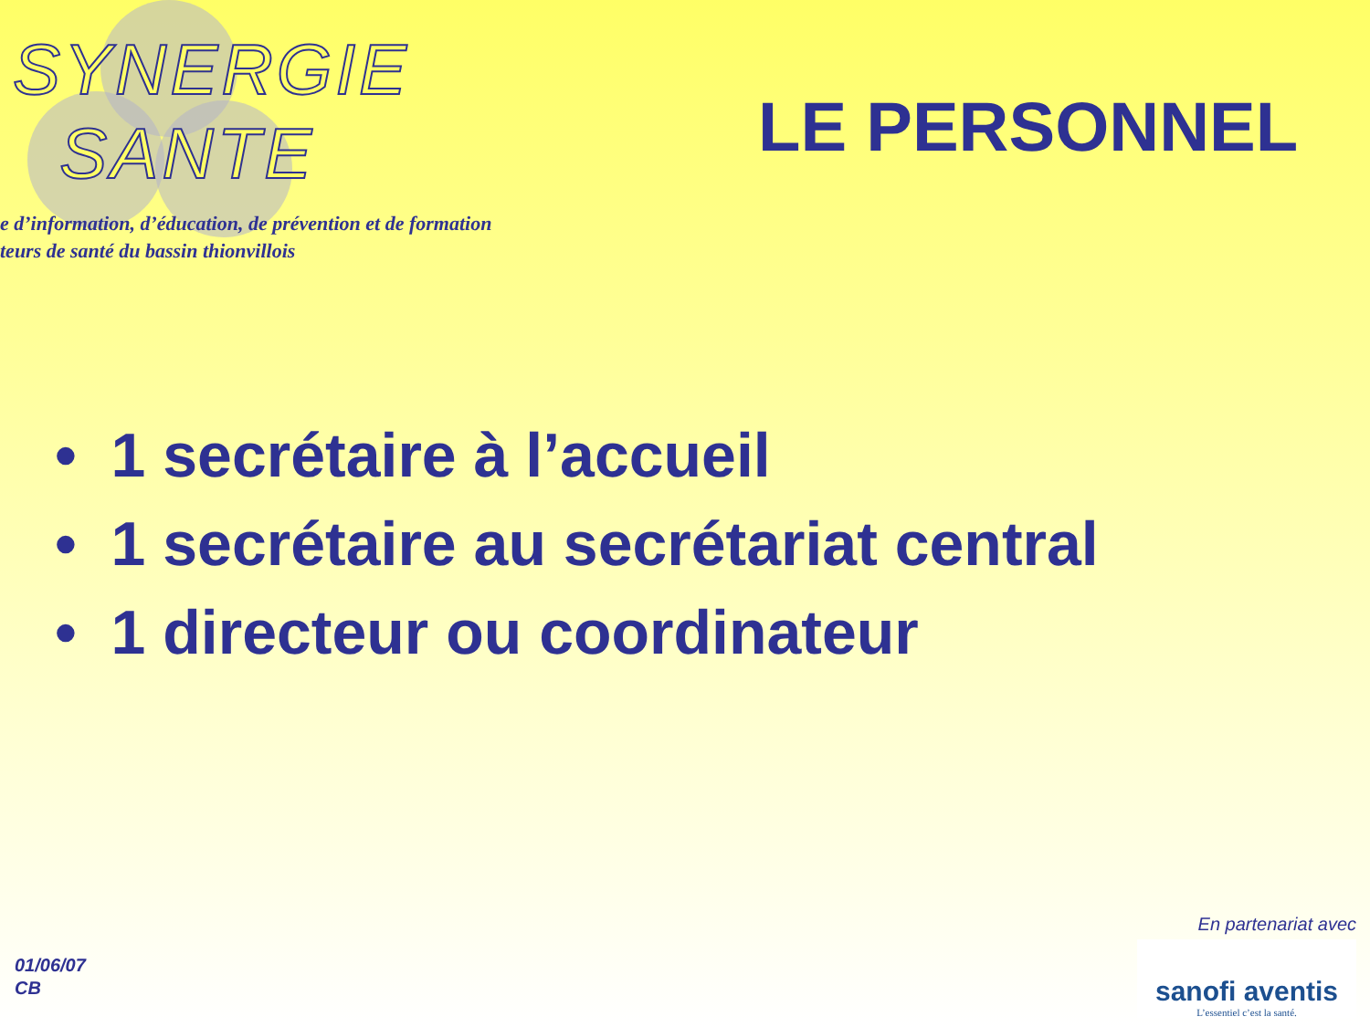SYNERGIE
SANTE
LE PERSONNEL
e d’information, d’éducation, de prévention et de formation
teurs de santé du bassin thionvillois
• 1 secrétaire à l’accueil
• 1 secrétaire au secrétariat central
• 1 directeur ou coordinateur
01/06/07
CB
En partenariat avec
sanofi aventis
L’essentiel c’est la santé.